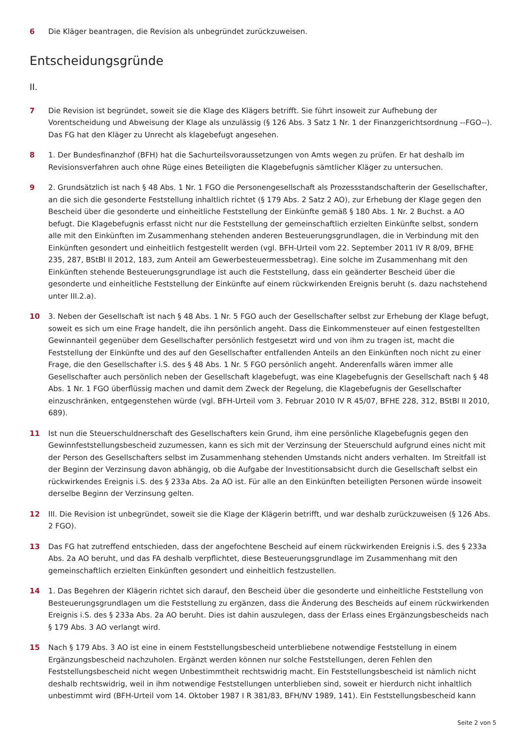6 Die Kläger beantragen, die Revision als unbegründet zurückzuweisen.
Entscheidungsgründe
II.
7 Die Revision ist begründet, soweit sie die Klage des Klägers betrifft. Sie führt insoweit zur Aufhebung der Vorentscheidung und Abweisung der Klage als unzulässig (§ 126 Abs. 3 Satz 1 Nr. 1 der Finanzgerichtsordnung --FGO--). Das FG hat den Kläger zu Unrecht als klagebefugt angesehen.
8 1. Der Bundesfinanzhof (BFH) hat die Sachurteilsvoraussetzungen von Amts wegen zu prüfen. Er hat deshalb im Revisionsverfahren auch ohne Rüge eines Beteiligten die Klagebefugnis sämtlicher Kläger zu untersuchen.
9 2. Grundsätzlich ist nach § 48 Abs. 1 Nr. 1 FGO die Personengesellschaft als Prozessstandschafterin der Gesellschafter, an die sich die gesonderte Feststellung inhaltlich richtet (§ 179 Abs. 2 Satz 2 AO), zur Erhebung der Klage gegen den Bescheid über die gesonderte und einheitliche Feststellung der Einkünfte gemäß § 180 Abs. 1 Nr. 2 Buchst. a AO befugt. Die Klagebefugnis erfasst nicht nur die Feststellung der gemeinschaftlich erzielten Einkünfte selbst, sondern alle mit den Einkünften im Zusammenhang stehenden anderen Besteuerungsgrundlagen, die in Verbindung mit den Einkünften gesondert und einheitlich festgestellt werden (vgl. BFH-Urteil vom 22. September 2011 IV R 8/09, BFHE 235, 287, BStBl II 2012, 183, zum Anteil am Gewerbesteuermessbetrag). Eine solche im Zusammenhang mit den Einkünften stehende Besteuerungsgrundlage ist auch die Feststellung, dass ein geänderter Bescheid über die gesonderte und einheitliche Feststellung der Einkünfte auf einem rückwirkenden Ereignis beruht (s. dazu nachstehend unter III.2.a).
10 3. Neben der Gesellschaft ist nach § 48 Abs. 1 Nr. 5 FGO auch der Gesellschafter selbst zur Erhebung der Klage befugt, soweit es sich um eine Frage handelt, die ihn persönlich angeht. Dass die Einkommensteuer auf einen festgestellten Gewinnanteil gegenüber dem Gesellschafter persönlich festgesetzt wird und von ihm zu tragen ist, macht die Feststellung der Einkünfte und des auf den Gesellschafter entfallenden Anteils an den Einkünften noch nicht zu einer Frage, die den Gesellschafter i.S. des § 48 Abs. 1 Nr. 5 FGO persönlich angeht. Anderenfalls wären immer alle Gesellschafter auch persönlich neben der Gesellschaft klagebefugt, was eine Klagebefugnis der Gesellschaft nach § 48 Abs. 1 Nr. 1 FGO überflüssig machen und damit dem Zweck der Regelung, die Klagebefugnis der Gesellschafter einzuschränken, entgegenstehen würde (vgl. BFH-Urteil vom 3. Februar 2010 IV R 45/07, BFHE 228, 312, BStBl II 2010, 689).
11 Ist nun die Steuerschuldnerschaft des Gesellschafters kein Grund, ihm eine persönliche Klagebefugnis gegen den Gewinnfeststellungsbescheid zuzumessen, kann es sich mit der Verzinsung der Steuerschuld aufgrund eines nicht mit der Person des Gesellschafters selbst im Zusammenhang stehenden Umstands nicht anders verhalten. Im Streitfall ist der Beginn der Verzinsung davon abhängig, ob die Aufgabe der Investitionsabsicht durch die Gesellschaft selbst ein rückwirkendes Ereignis i.S. des § 233a Abs. 2a AO ist. Für alle an den Einkünften beteiligten Personen würde insoweit derselbe Beginn der Verzinsung gelten.
12 III. Die Revision ist unbegründet, soweit sie die Klage der Klägerin betrifft, und war deshalb zurückzuweisen (§ 126 Abs. 2 FGO).
13 Das FG hat zutreffend entschieden, dass der angefochtene Bescheid auf einem rückwirkenden Ereignis i.S. des § 233a Abs. 2a AO beruht, und das FA deshalb verpflichtet, diese Besteuerungsgrundlage im Zusammenhang mit den gemeinschaftlich erzielten Einkünften gesondert und einheitlich festzustellen.
14 1. Das Begehren der Klägerin richtet sich darauf, den Bescheid über die gesonderte und einheitliche Feststellung von Besteuerungsgrundlagen um die Feststellung zu ergänzen, dass die Änderung des Bescheids auf einem rückwirkenden Ereignis i.S. des § 233a Abs. 2a AO beruht. Dies ist dahin auszulegen, dass der Erlass eines Ergänzungsbescheids nach § 179 Abs. 3 AO verlangt wird.
15 Nach § 179 Abs. 3 AO ist eine in einem Feststellungsbescheid unterbliebene notwendige Feststellung in einem Ergänzungsbescheid nachzuholen. Ergänzt werden können nur solche Feststellungen, deren Fehlen den Feststellungsbescheid nicht wegen Unbestimmtheit rechtswidrig macht. Ein Feststellungsbescheid ist nämlich nicht deshalb rechtswidrig, weil in ihm notwendige Feststellungen unterblieben sind, soweit er hierdurch nicht inhaltlich unbestimmt wird (BFH-Urteil vom 14. Oktober 1987 I R 381/83, BFH/NV 1989, 141). Ein Feststellungsbescheid kann
Seite 2 von 5